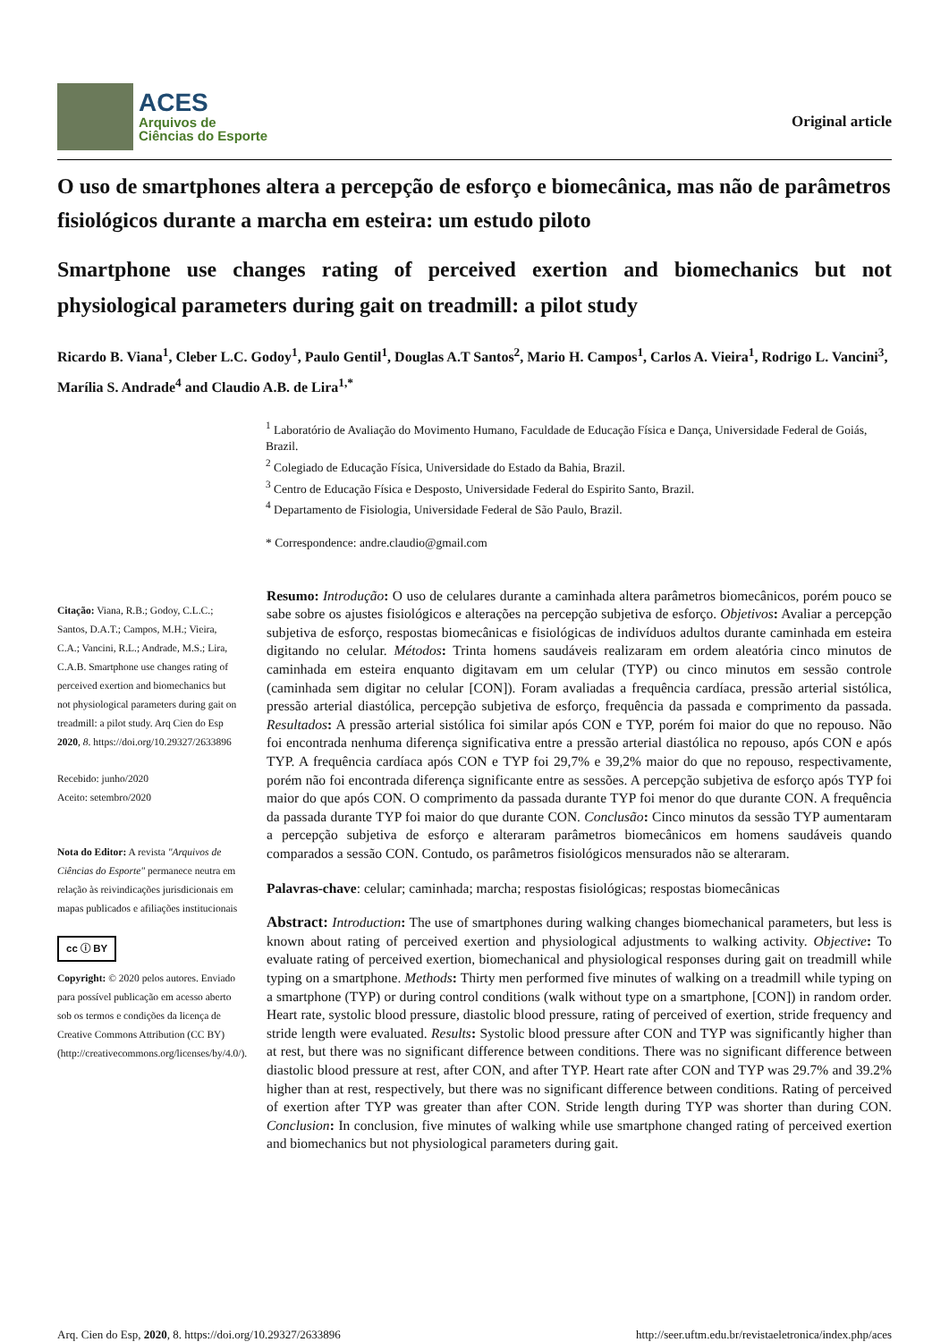ACES
Arquivos de
Ciências do Esporte
Original article
O uso de smartphones altera a percepção de esforço e biomecânica, mas não de parâmetros fisiológicos durante a marcha em esteira: um estudo piloto
Smartphone use changes rating of perceived exertion and biomechanics but not physiological parameters during gait on treadmill: a pilot study
Ricardo B. Viana<sup>1</sup>, Cleber L.C. Godoy<sup>1</sup>, Paulo Gentil<sup>1</sup>, Douglas A.T Santos<sup>2</sup>, Mario H. Campos<sup>1</sup>, Carlos A. Vieira<sup>1</sup>, Rodrigo L. Vancini<sup>3</sup>, Marília S. Andrade<sup>4</sup> and Claudio A.B. de Lira<sup>1,*</sup>
<sup>1</sup> Laboratório de Avaliação do Movimento Humano, Faculdade de Educação Física e Dança, Universidade Federal de Goiás, Brazil.
<sup>2</sup> Colegiado de Educação Física, Universidade do Estado da Bahia, Brazil.
<sup>3</sup> Centro de Educação Física e Desposto, Universidade Federal do Espirito Santo, Brazil.
<sup>4</sup> Departamento de Fisiologia, Universidade Federal de São Paulo, Brazil.
* Correspondence: andre.claudio@gmail.com
Citação: Viana, R.B.; Godoy, C.L.C.; Santos, D.A.T.; Campos, M.H.; Vieira, C.A.; Vancini, R.L.; Andrade, M.S.; Lira, C.A.B. Smartphone use changes rating of perceived exertion and biomechanics but not physiological parameters during gait on treadmill: a pilot study. Arq Cien do Esp 2020, 8. https://doi.org/10.29327/2633896
Recebido: junho/2020
Aceito: setembro/2020
Nota do Editor: A revista "Arquivos de Ciências do Esporte" permanece neutra em relação às reivindicações jurisdicionais em mapas publicados e afiliações institucionais
cc ⓘ BY
Copyright: © 2020 pelos autores. Enviado para possível publicação em acesso aberto sob os termos e condições da licença de Creative Commons Attribution (CC BY) (http://creativecommons.org/licenses/by/4.0/).
Resumo: Introdução: O uso de celulares durante a caminhada altera parâmetros biomecânicos, porém pouco se sabe sobre os ajustes fisiológicos e alterações na percepção subjetiva de esforço. Objetivos: Avaliar a percepção subjetiva de esforço, respostas biomecânicas e fisiológicas de indivíduos adultos durante caminhada em esteira digitando no celular. Métodos: Trinta homens saudáveis realizaram em ordem aleatória cinco minutos de caminhada em esteira enquanto digitavam em um celular (TYP) ou cinco minutos em sessão controle (caminhada sem digitar no celular [CON]). Foram avaliadas a frequência cardíaca, pressão arterial sistólica, pressão arterial diastólica, percepção subjetiva de esforço, frequência da passada e comprimento da passada. Resultados: A pressão arterial sistólica foi similar após CON e TYP, porém foi maior do que no repouso. Não foi encontrada nenhuma diferença significativa entre a pressão arterial diastólica no repouso, após CON e após TYP. A frequência cardíaca após CON e TYP foi 29,7% e 39,2% maior do que no repouso, respectivamente, porém não foi encontrada diferença significante entre as sessões. A percepção subjetiva de esforço após TYP foi maior do que após CON. O comprimento da passada durante TYP foi menor do que durante CON. A frequência da passada durante TYP foi maior do que durante CON. Conclusão: Cinco minutos da sessão TYP aumentaram a percepção subjetiva de esforço e alteraram parâmetros biomecânicos em homens saudáveis quando comparados a sessão CON. Contudo, os parâmetros fisiológicos mensurados não se alteraram.
Palavras-chave: celular; caminhada; marcha; respostas fisiológicas; respostas biomecânicas
Abstract: Introduction: The use of smartphones during walking changes biomechanical parameters, but less is known about rating of perceived exertion and physiological adjustments to walking activity. Objective: To evaluate rating of perceived exertion, biomechanical and physiological responses during gait on treadmill while typing on a smartphone. Methods: Thirty men performed five minutes of walking on a treadmill while typing on a smartphone (TYP) or during control conditions (walk without type on a smartphone, [CON]) in random order. Heart rate, systolic blood pressure, diastolic blood pressure, rating of perceived of exertion, stride frequency and stride length were evaluated. Results: Systolic blood pressure after CON and TYP was significantly higher than at rest, but there was no significant difference between conditions. There was no significant difference between diastolic blood pressure at rest, after CON, and after TYP. Heart rate after CON and TYP was 29.7% and 39.2% higher than at rest, respectively, but there was no significant difference between conditions. Rating of perceived of exertion after TYP was greater than after CON. Stride length during TYP was shorter than during CON. Conclusion: In conclusion, five minutes of walking while use smartphone changed rating of perceived exertion and biomechanics but not physiological parameters during gait.
Arq. Cien do Esp, 2020, 8. https://doi.org/10.29327/2633896 http://seer.uftm.edu.br/revistaeletronica/index.php/aces